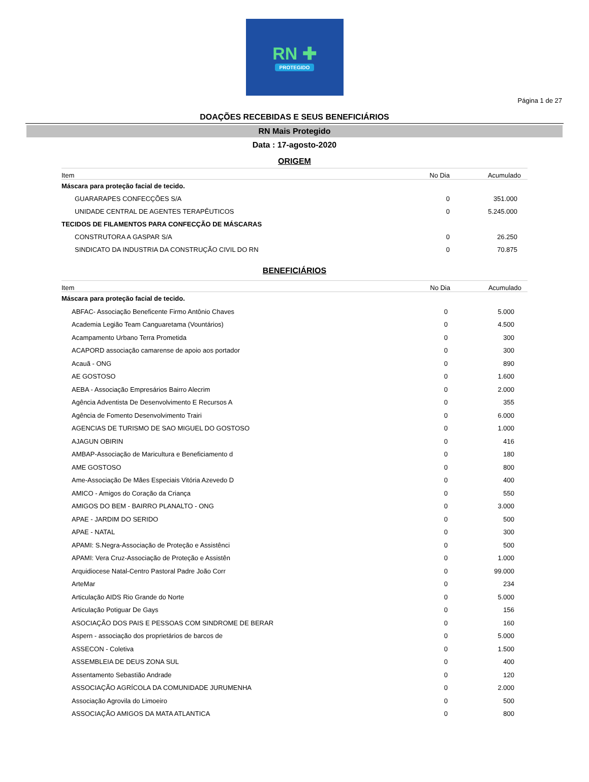RN ✚
PROTEGIDO
Página 1 de 27
DOAÇÕES RECEBIDAS E SEUS BENEFICIÁRIOS
RN Mais Protegido
Data : 17-agosto-2020
ORIGEM
| Item | No Dia | Acumulado |
| --- | --- | --- |
| Máscara para proteção facial de tecido. | | |
| GUARARAPES CONFECÇÕES S/A | 0 | 351.000 |
| UNIDADE CENTRAL DE AGENTES TERAPÊUTICOS | 0 | 5.245.000 |
| TECIDOS DE FILAMENTOS PARA CONFECÇÃO DE MÁSCARAS | | |
| CONSTRUTORA A GASPAR S/A | 0 | 26.250 |
| SINDICATO DA INDUSTRIA DA CONSTRUÇÃO CIVIL DO RN | 0 | 70.875 |
BENEFICIÁRIOS
| Item | No Dia | Acumulado |
| --- | --- | --- |
| Máscara para proteção facial de tecido. | | |
| ABFAC- Associação Beneficente Firmo Antônio Chaves | 0 | 5.000 |
| Academia Legião Team Canguaretama (Vountários) | 0 | 4.500 |
| Acampamento Urbano Terra Prometida | 0 | 300 |
| ACAPORD associação camarense de apoio aos portador | 0 | 300 |
| Acauã - ONG | 0 | 890 |
| AE GOSTOSO | 0 | 1.600 |
| AEBA - Associação Empresários Bairro Alecrim | 0 | 2.000 |
| Agência Adventista De Desenvolvimento E Recursos A | 0 | 355 |
| Agência de Fomento Desenvolvimento Trairi | 0 | 6.000 |
| AGENCIAS DE TURISMO DE SAO MIGUEL DO GOSTOSO | 0 | 1.000 |
| AJAGUN OBIRIN | 0 | 416 |
| AMBAP-Associação de Maricultura e Beneficiamento d | 0 | 180 |
| AME GOSTOSO | 0 | 800 |
| Ame-Associação De Mães Especiais Vitória Azevedo D | 0 | 400 |
| AMICO - Amigos do Coração da Criança | 0 | 550 |
| AMIGOS DO BEM - BAIRRO PLANALTO - ONG | 0 | 3.000 |
| APAE - JARDIM DO SERIDO | 0 | 500 |
| APAE - NATAL | 0 | 300 |
| APAMI: S.Negra-Associação de Proteção e Assistênci | 0 | 500 |
| APAMI: Vera Cruz-Associação de Proteção e Assistên | 0 | 1.000 |
| Arquidiocese Natal-Centro Pastoral Padre João Corr | 0 | 99.000 |
| ArteMar | 0 | 234 |
| Articulação AIDS Rio Grande do Norte | 0 | 5.000 |
| Articulação Potiguar De Gays | 0 | 156 |
| ASOCIAÇÃO DOS PAIS E PESSOAS COM SINDROME DE BERAR | 0 | 160 |
| Aspern - associação dos proprietários de barcos de | 0 | 5.000 |
| ASSECON - Coletiva | 0 | 1.500 |
| ASSEMBLEIA DE DEUS ZONA SUL | 0 | 400 |
| Assentamento Sebastião Andrade | 0 | 120 |
| ASSOCIAÇÃO AGRÍCOLA DA COMUNIDADE JURUMENHA | 0 | 2.000 |
| Associação Agrovila do Limoeiro | 0 | 500 |
| ASSOCIAÇÃO AMIGOS DA MATA ATLANTICA | 0 | 800 |